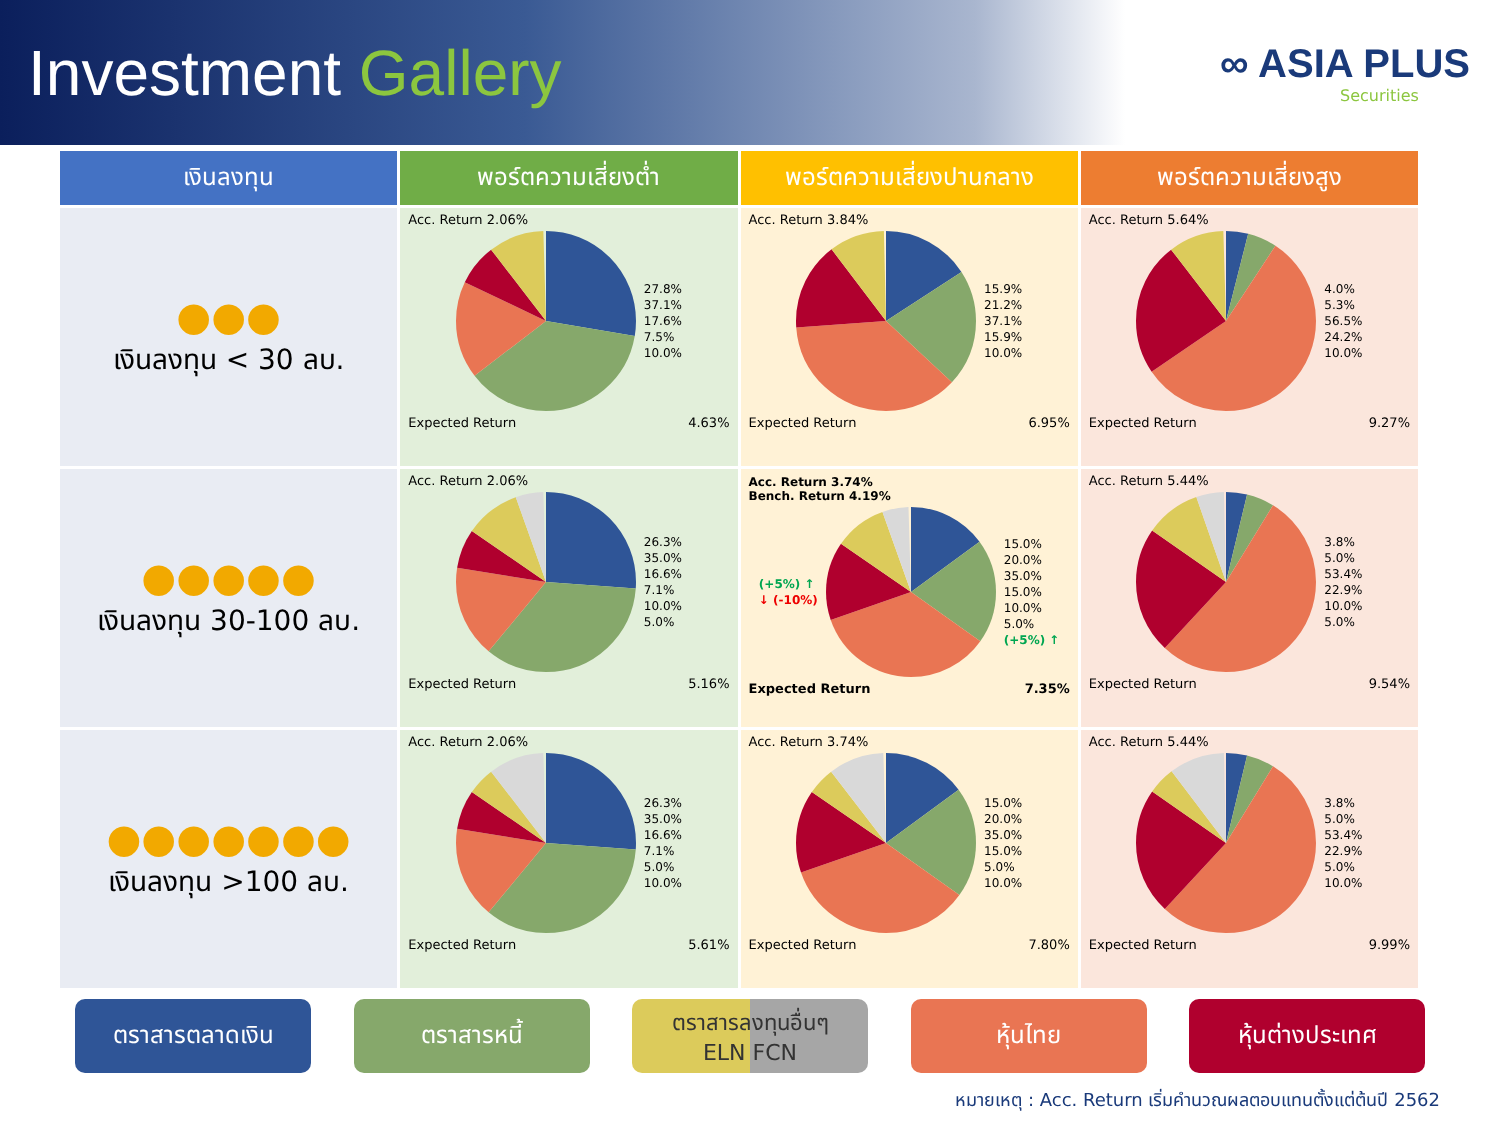Investment Gallery
∞ ASIA PLUS
Securities
| เงินลงทุน | พอร์ตความเสี่ยงต่ำ | พอร์ตความเสี่ยงปานกลาง | พอร์ตความเสี่ยงสูง |
| --- | --- | --- | --- |
| ●●● เงินลงทุน < 30 ลบ. | Acc. Return 2.06% 27.8% 37.1% 17.6% 7.5% 10.0% Expected Return 4.63% | Acc. Return 3.84% 15.9% 21.2% 37.1% 15.9% 10.0% Expected Return 6.95% | Acc. Return 5.64% 4.0% 5.3% 56.5% 24.2% 10.0% Expected Return 9.27% |
| ●●●●● เงินลงทุน 30-100 ลบ. | Acc. Return 2.06% 26.3% 35.0% 16.6% 7.1% 10.0% 5.0% Expected Return 5.16% | Acc. Return 3.74% Bench. Return 4.19% (+5%) ↑ ↓ (-10%) 15.0% 20.0% 35.0% 15.0% 10.0% 5.0% (+5%) ↑ Expected Return 7.35% | Acc. Return 5.44% 3.8% 5.0% 53.4% 22.9% 10.0% 5.0% Expected Return 9.54% |
| ●●●●●●● เงินลงทุน >100 ลบ. | Acc. Return 2.06% 26.3% 35.0% 16.6% 7.1% 5.0% 10.0% Expected Return 5.61% | Acc. Return 3.74% 15.0% 20.0% 35.0% 15.0% 5.0% 10.0% Expected Return 7.80% | Acc. Return 5.44% 3.8% 5.0% 53.4% 22.9% 5.0% 10.0% Expected Return 9.99% |
ตราสารตลาดเงิน ตราสารหนี้ ตราสารลงทุนอื่นๆ
ELN FCN
หุ้นไทย หุ้นต่างประเทศ
หมายเหตุ : Acc. Return เริ่มคำนวณผลตอบแทนตั้งแต่ต้นปี 2562